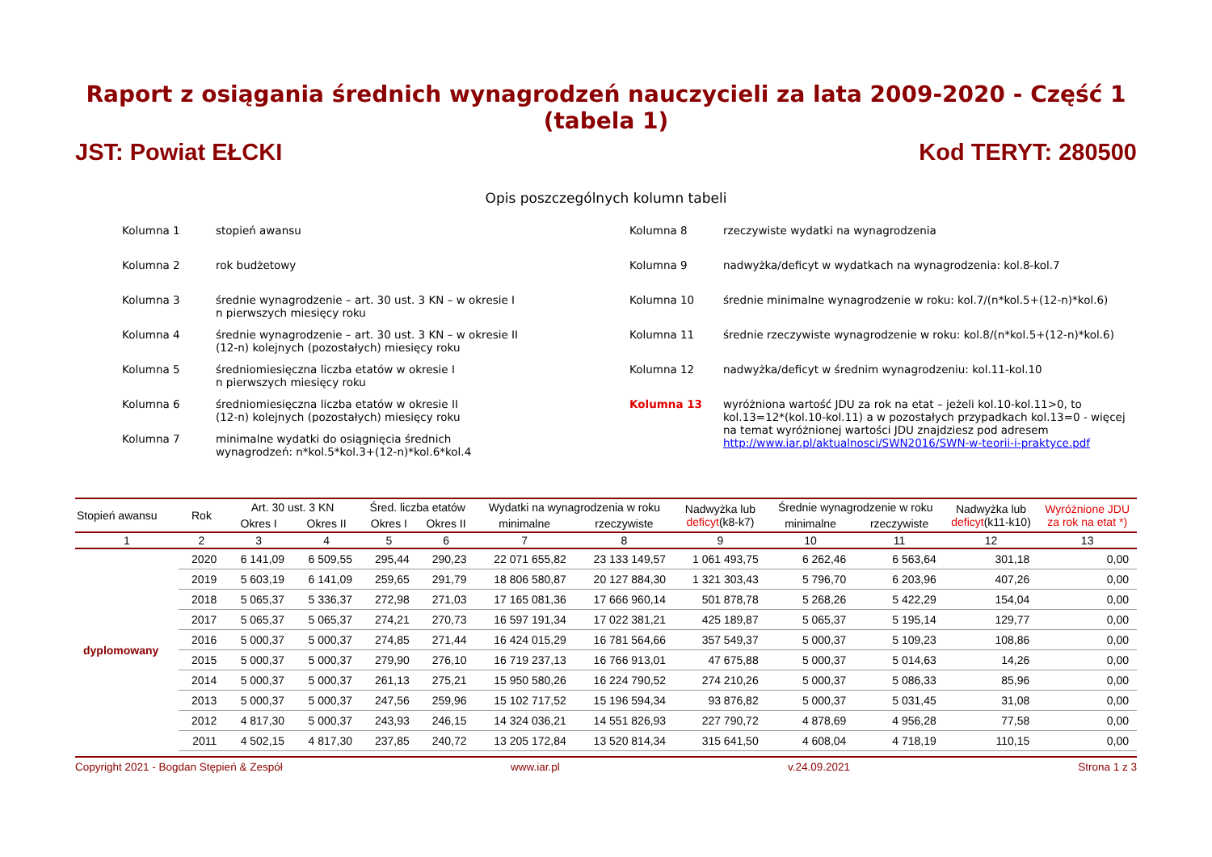Raport z osiągania średnich wynagrodzeń nauczycieli za lata 2009-2020 - Część 1 (tabela 1)
JST: Powiat EŁCKI Kod TERYT: 280500
Opis poszczególnych kolumn tabeli
Kolumna 1 stopień awansu
Kolumna 2 rok budżetowy
Kolumna 3 średnie wynagrodzenie – art. 30 ust. 3 KN – w okresie I
n pierwszych miesięcy roku
Kolumna 4 średnie wynagrodzenie – art. 30 ust. 3 KN – w okresie II
(12-n) kolejnych (pozostałych) miesięcy roku
Kolumna 5 średniomiesięczna liczba etatów w okresie I
n pierwszych miesięcy roku
Kolumna 6 średniomiesięczna liczba etatów w okresie II
(12-n) kolejnych (pozostałych) miesięcy roku
Kolumna 7 minimalne wydatki do osiągnięcia średnich
wynagrodzeń: n*kol.5*kol.3+(12-n)*kol.6*kol.4
Kolumna 8 rzeczywiste wydatki na wynagrodzenia
Kolumna 9 nadwyżka/deficyt w wydatkach na wynagrodzenia: kol.8-kol.7
Kolumna 10 średnie minimalne wynagrodzenie w roku: kol.7/(n*kol.5+(12-n)*kol.6)
Kolumna 11 średnie rzeczywiste wynagrodzenie w roku: kol.8/(n*kol.5+(12-n)*kol.6)
Kolumna 12 nadwyżka/deficyt w średnim wynagrodzeniu: kol.11-kol.10
Kolumna 13 wyróżniona wartość JDU za rok na etat – jeżeli kol.10-kol.11>0, to kol.13=12*(kol.10-kol.11) a w pozostałych przypadkach kol.13=0 - więcej na temat wyróżnionej wartości JDU znajdziesz pod adresem http://www.iar.pl/aktualnosci/SWN2016/SWN-w-teorii-i-praktyce.pdf
| Stopień awansu | Rok | Art. 30 ust. 3 KN | | Śred. liczba etatów | | Wydatki na wynagrodzenia w roku | | Nadwyżka lub deficyt (k8-k7) | Średnie wynagrodzenie w roku | | Nadwyżka lub deficyt (k11-k10) | Wyróżnione JDU za rok na etat *) |
| --- | --- | --- | --- | --- | --- | --- | --- | --- | --- | --- | --- | --- |
| | | Okres I | Okres II | Okres I | Okres II | minimalne | rzeczywiste | | minimalne | rzeczywiste | | |
| 1 | 2 | 3 | 4 | 5 | 6 | 7 | 8 | 9 | 10 | 11 | 12 | 13 |
| dyplomowany | 2020 | 6 141,09 | 6 509,55 | 295,44 | 290,23 | 22 071 655,82 | 23 133 149,57 | 1 061 493,75 | 6 262,46 | 6 563,64 | 301,18 | 0,00 |
| | 2019 | 5 603,19 | 6 141,09 | 259,65 | 291,79 | 18 806 580,87 | 20 127 884,30 | 1 321 303,43 | 5 796,70 | 6 203,96 | 407,26 | 0,00 |
| | 2018 | 5 065,37 | 5 336,37 | 272,98 | 271,03 | 17 165 081,36 | 17 666 960,14 | 501 878,78 | 5 268,26 | 5 422,29 | 154,04 | 0,00 |
| | 2017 | 5 065,37 | 5 065,37 | 274,21 | 270,73 | 16 597 191,34 | 17 022 381,21 | 425 189,87 | 5 065,37 | 5 195,14 | 129,77 | 0,00 |
| | 2016 | 5 000,37 | 5 000,37 | 274,85 | 271,44 | 16 424 015,29 | 16 781 564,66 | 357 549,37 | 5 000,37 | 5 109,23 | 108,86 | 0,00 |
| | 2015 | 5 000,37 | 5 000,37 | 279,90 | 276,10 | 16 719 237,13 | 16 766 913,01 | 47 675,88 | 5 000,37 | 5 014,63 | 14,26 | 0,00 |
| | 2014 | 5 000,37 | 5 000,37 | 261,13 | 275,21 | 15 950 580,26 | 16 224 790,52 | 274 210,26 | 5 000,37 | 5 086,33 | 85,96 | 0,00 |
| | 2013 | 5 000,37 | 5 000,37 | 247,56 | 259,96 | 15 102 717,52 | 15 196 594,34 | 93 876,82 | 5 000,37 | 5 031,45 | 31,08 | 0,00 |
| | 2012 | 4 817,30 | 5 000,37 | 243,93 | 246,15 | 14 324 036,21 | 14 551 826,93 | 227 790,72 | 4 878,69 | 4 956,28 | 77,58 | 0,00 |
| | 2011 | 4 502,15 | 4 817,30 | 237,85 | 240,72 | 13 205 172,84 | 13 520 814,34 | 315 641,50 | 4 608,04 | 4 718,19 | 110,15 | 0,00 |
Copyright 2021 - Bogdan Stępień & Zespół www.iar.pl v.24.09.2021 Strona 1 z 3